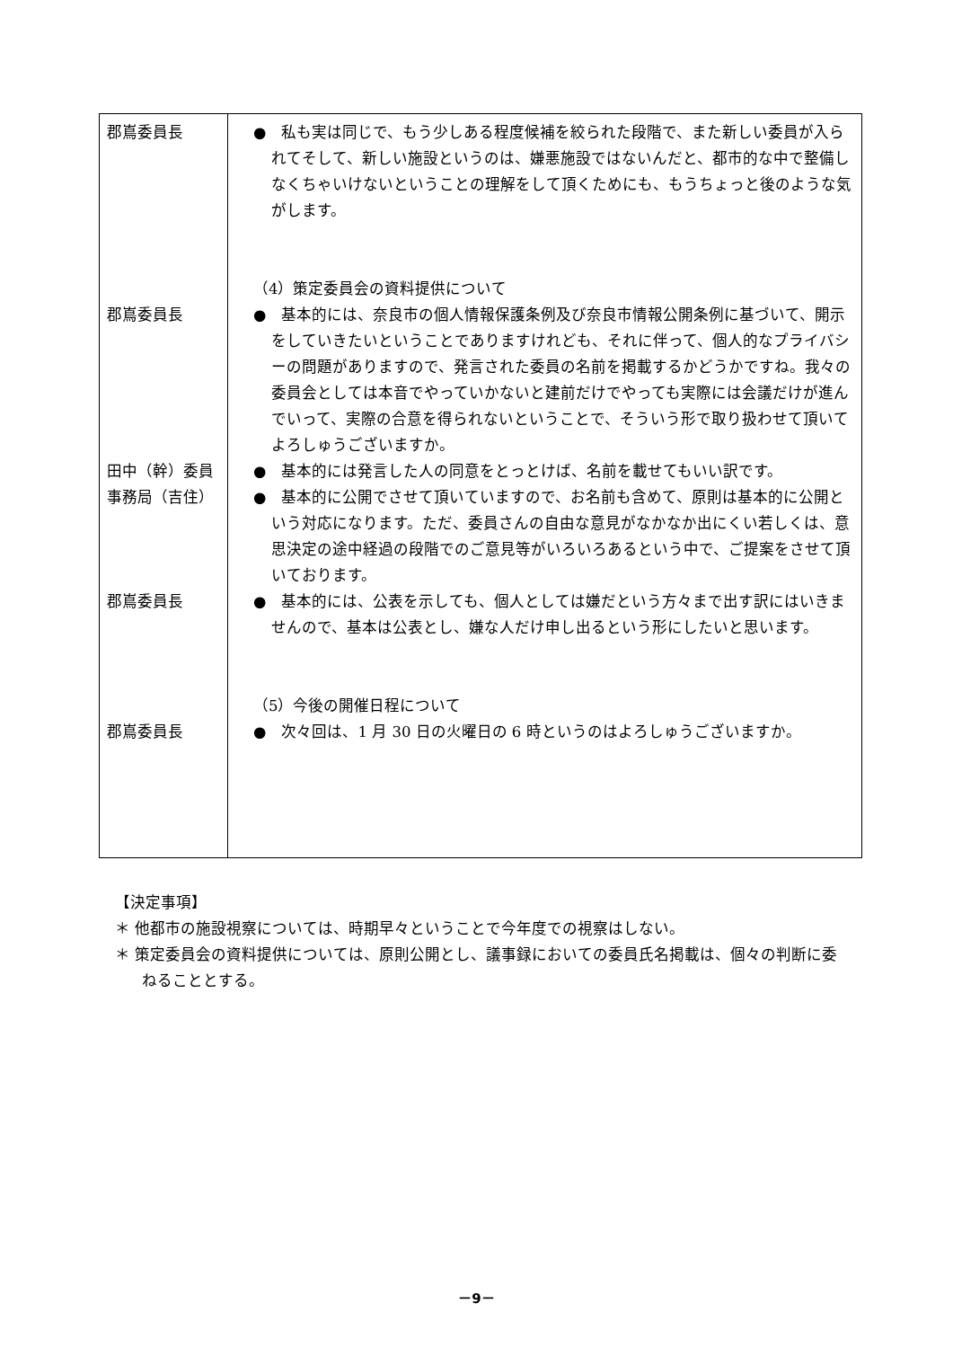| 郡嶌委員長 郡嶌委員長 田中（幹）委員 事務局（吉住） 郡嶌委員長 郡嶌委員長 | ● 私も実は同じで、もう少しある程度候補を絞られた段階で、また新しい委員が入られてそして、新しい施設というのは、嫌悪施設ではないんだと、都市的な中で整備しなくちゃいけないということの理解をして頂くためにも、もうちょっと後のような気がします。 （4）策定委員会の資料提供について ● 基本的には、奈良市の個人情報保護条例及び奈良市情報公開条例に基づいて、開示をしていきたいということでありますけれども、それに伴って、個人的なプライバシーの問題がありますので、発言された委員の名前を掲載するかどうかですね。我々の委員会としては本音でやっていかないと建前だけでやっても実際には会議だけが進んでいって、実際の合意を得られないということで、そういう形で取り扱わせて頂いてよろしゅうございますか。 ● 基本的には発言した人の同意をとっとけば、名前を載せてもいい訳です。 ● 基本的に公開でさせて頂いていますので、お名前も含めて、原則は基本的に公開という対応になります。ただ、委員さんの自由な意見がなかなか出にくい若しくは、意思決定の途中経過の段階でのご意見等がいろいろあるという中で、ご提案をさせて頂いております。 ● 基本的には、公表を示しても、個人としては嫌だという方々まで出す訳にはいきませんので、基本は公表とし、嫌な人だけ申し出るという形にしたいと思います。 （5）今後の開催日程について ● 次々回は、1 月 30 日の火曜日の 6 時というのはよろしゅうございますか。 |
【決定事項】
＊ 他都市の施設視察については、時期早々ということで今年度での視察はしない。
＊ 策定委員会の資料提供については、原則公開とし、議事録においての委員氏名掲載は、個々の判断に委ねることとする。
－9－